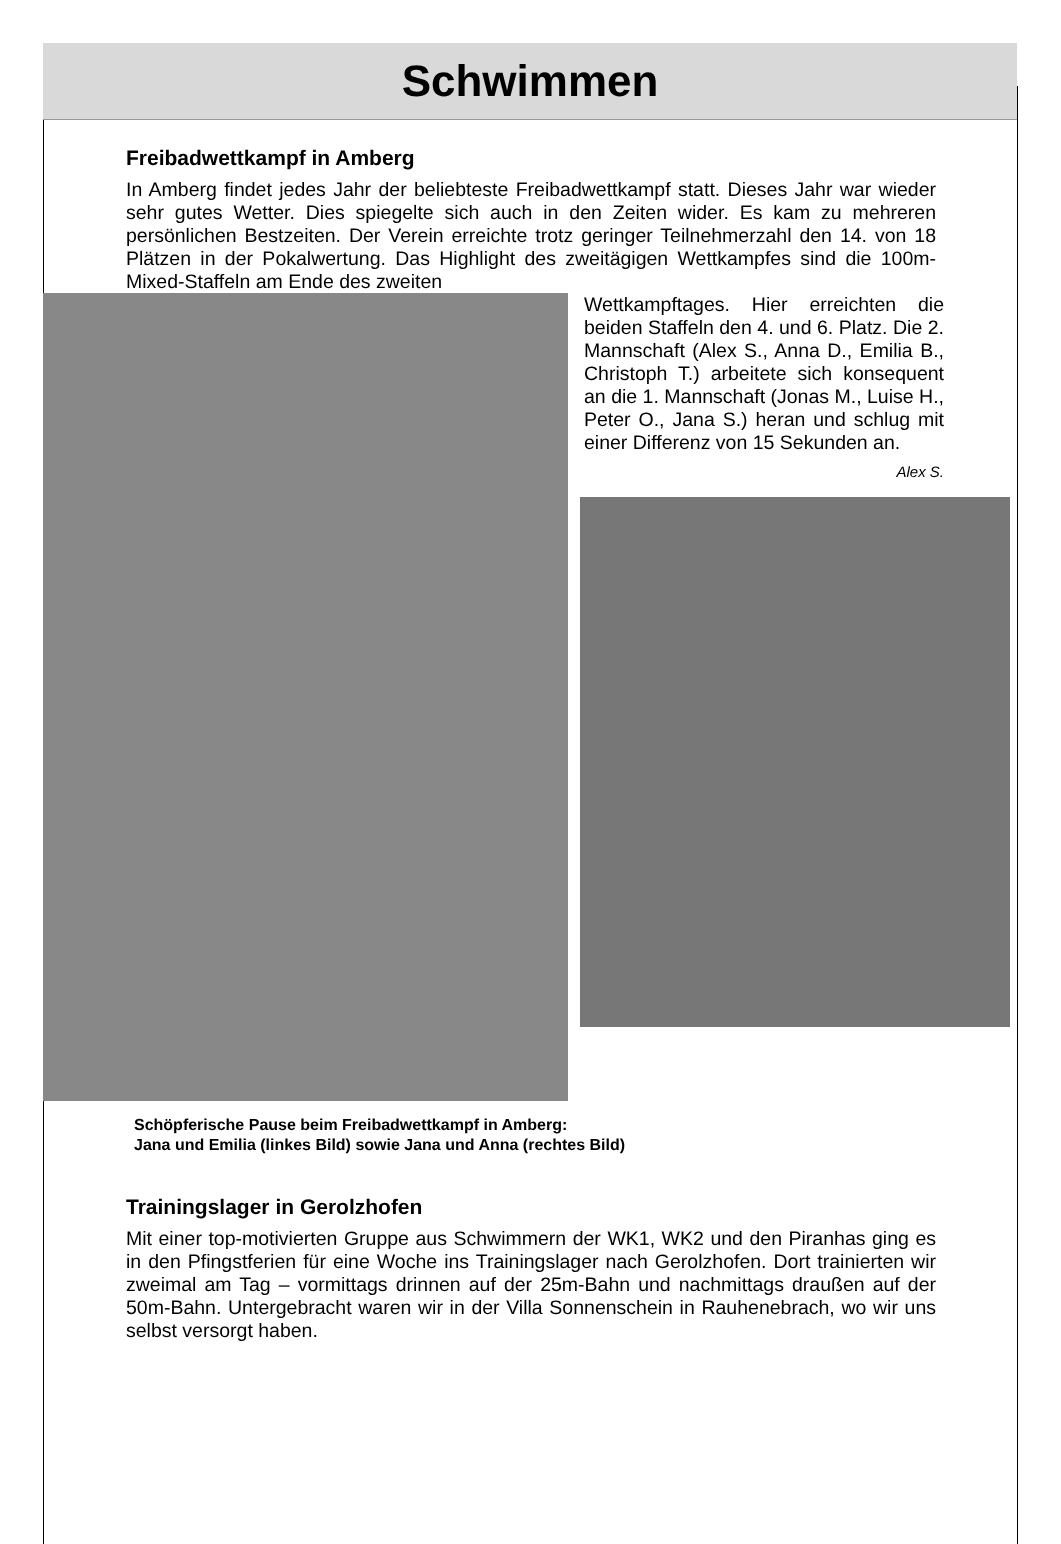Schwimmen
Freibadwettkampf in Amberg
In Amberg findet jedes Jahr der beliebteste Freibadwettkampf statt. Dieses Jahr war wieder sehr gutes Wetter. Dies spiegelte sich auch in den Zeiten wider. Es kam zu mehreren persönlichen Bestzeiten. Der Verein erreichte trotz geringer Teilnehmerzahl den 14. von 18 Plätzen in der Pokalwertung. Das Highlight des zweitägigen Wettkampfes sind die 100m-Mixed-Staffeln am Ende des zweiten
Wettkampftages. Hier erreichten die beiden Staffeln den 4. und 6. Platz. Die 2. Mannschaft (Alex S., Anna D., Emilia B., Christoph T.) arbeitete sich konsequent an die 1. Mannschaft (Jonas M., Luise H., Peter O., Jana S.) heran und schlug mit einer Differenz von 15 Sekunden an.
Alex S.
Schöpferische Pause beim Freibadwettkampf in Amberg:
Jana und Emilia (linkes Bild) sowie Jana und Anna (rechtes Bild)
Trainingslager in Gerolzhofen
Mit einer top-motivierten Gruppe aus Schwimmern der WK1, WK2 und den Piranhas ging es in den Pfingstferien für eine Woche ins Trainingslager nach Gerolzhofen. Dort trainierten wir zweimal am Tag – vormittags drinnen auf der 25m-Bahn und nachmittags draußen auf der 50m-Bahn. Untergebracht waren wir in der Villa Sonnenschein in Rauhenebrach, wo wir uns selbst versorgt haben.